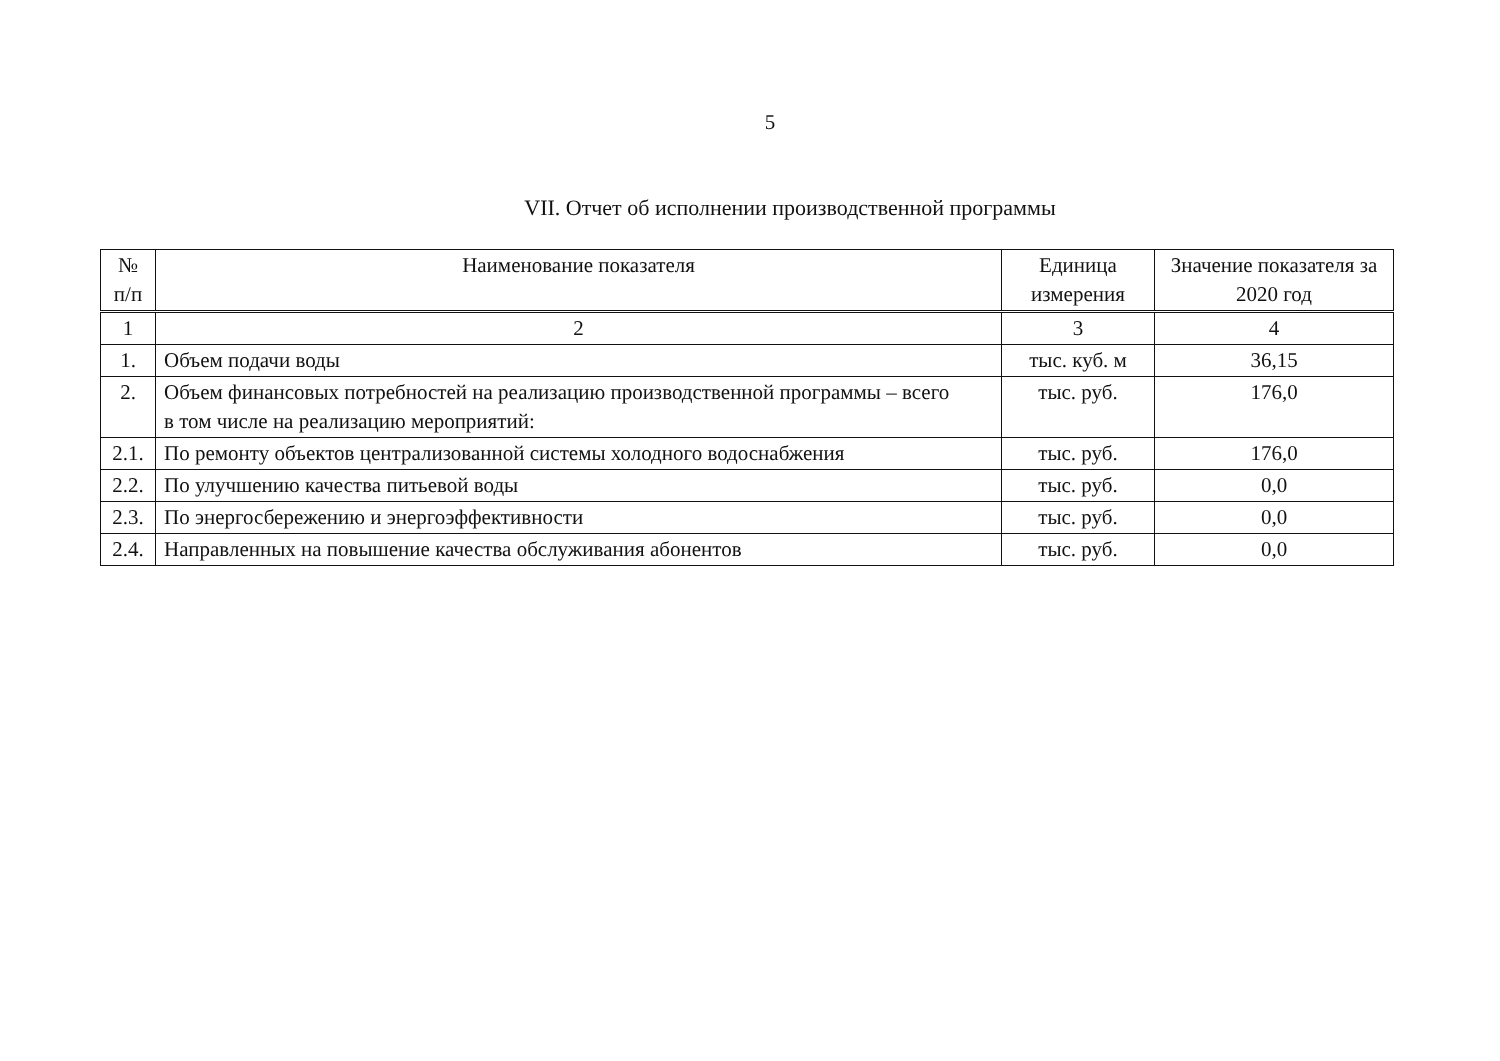5
VII. Отчет об исполнении производственной программы
| № п/п | Наименование показателя | Единица измерения | Значение показателя за 2020 год |
| --- | --- | --- | --- |
| 1 | 2 | 3 | 4 |
| 1. | Объем подачи воды | тыс. куб. м | 36,15 |
| 2. | Объем финансовых потребностей на реализацию производственной программы – всего в том числе на реализацию мероприятий: | тыс. руб. | 176,0 |
| 2.1. | По ремонту объектов централизованной системы холодного водоснабжения | тыс. руб. | 176,0 |
| 2.2. | По улучшению качества питьевой воды | тыс. руб. | 0,0 |
| 2.3. | По энергосбережению и энергоэффективности | тыс. руб. | 0,0 |
| 2.4. | Направленных на повышение качества обслуживания абонентов | тыс. руб. | 0,0 |